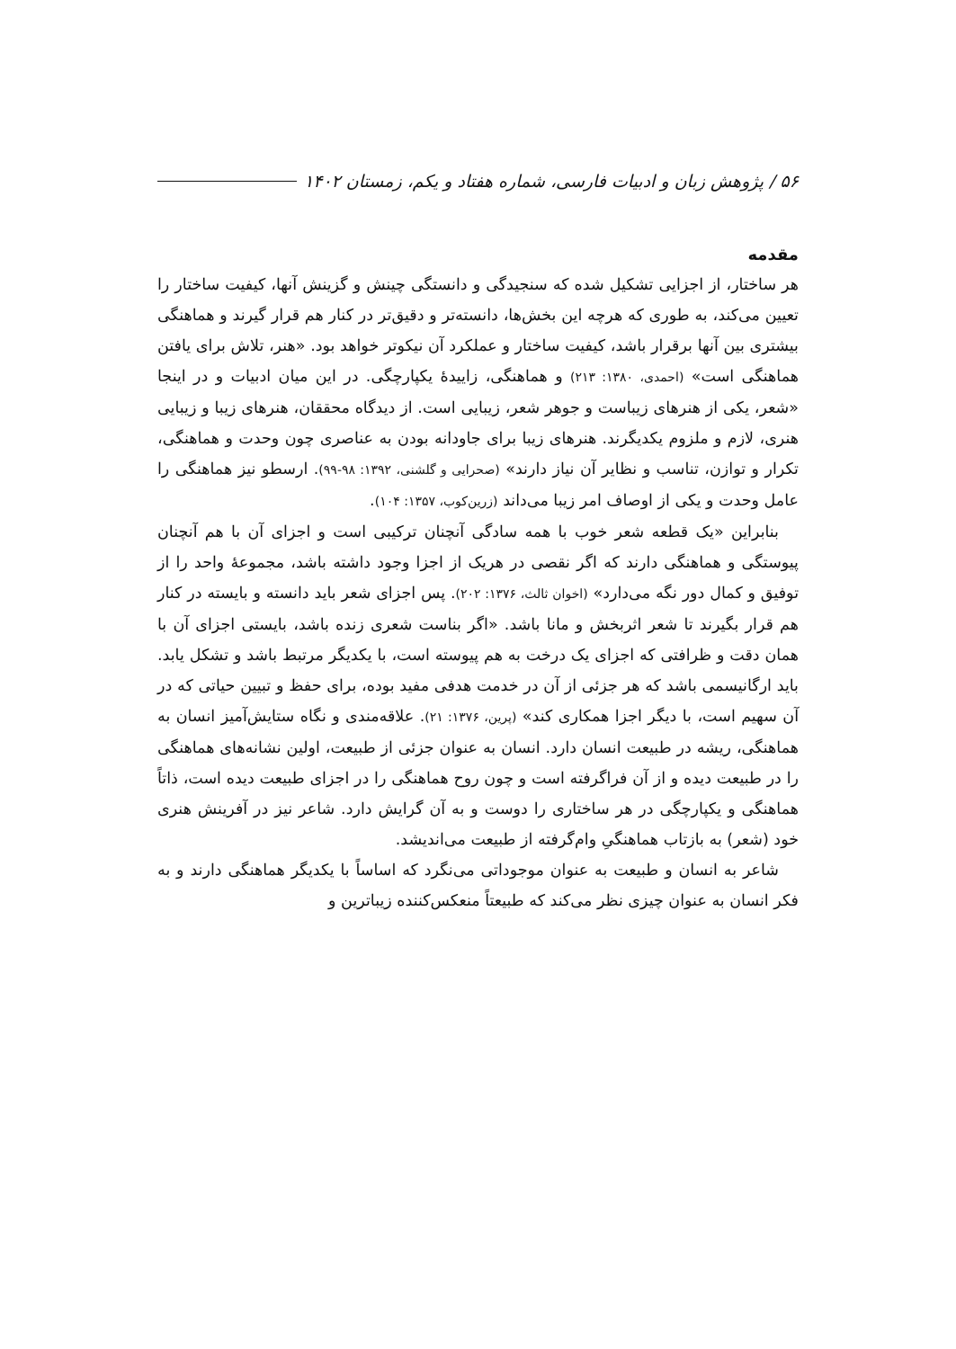۵۶ / پژوهش زبان و ادبیات فارسی، شماره هفتاد و یکم، زمستان ۱۴۰۲
مقدمه
هر ساختار، از اجزایی تشکیل شده که سنجیدگی و دانستگی چینش و گزینش آنها، کیفیت ساختار را تعیین می‌کند، به طوری که هرچه این بخش‌ها، دانسته‌تر و دقیق‌تر در کنار هم قرار گیرند و هماهنگی بیشتری بین آنها برقرار باشد، کیفیت ساختار و عملکرد آن نیکوتر خواهد بود. «هنر، تلاش برای یافتن هماهنگی است» (احمدی، ۱۳۸۰: ۲۱۳) و هماهنگی، زاییدۀ یکپارچگی. در این میان ادبیات و در اینجا «شعر، یکی از هنرهای زیباست و جوهر شعر، زیبایی است. از دیدگاه محققان، هنرهای زیبا و زیبایی هنری، لازم و ملزوم یکدیگرند. هنرهای زیبا برای جاودانه بودن به عناصری چون وحدت و هماهنگی، تکرار و توازن، تناسب و نظایر آن نیاز دارند» (صحرایی و گلشنی، ۱۳۹۲: ۹۸-۹۹). ارسطو نیز هماهنگی را عامل وحدت و یکی از اوصاف امر زیبا می‌داند (زرین‌کوب، ۱۳۵۷: ۱۰۴).
بنابراین «یک قطعه شعر خوب با همه سادگی آنچنان ترکیبی است و اجزای آن با هم آنچنان پیوستگی و هماهنگی دارند که اگر نقصی در هریک از اجزا وجود داشته باشد، مجموعۀ واحد را از توفیق و کمال دور نگه می‌دارد» (اخوان ثالث، ۱۳۷۶: ۲۰۲). پس اجزای شعر باید دانسته و بایسته در کنار هم قرار بگیرند تا شعر اثربخش و مانا باشد. «اگر بناست شعری زنده باشد، بایستی اجزای آن با همان دقت و ظرافتی که اجزای یک درخت به هم پیوسته است، با یکدیگر مرتبط باشد و تشکل یابد. باید ارگانیسمی باشد که هر جزئی از آن در خدمت هدفی مفید بوده، برای حفظ و تبیین حیاتی که در آن سهیم است، با دیگر اجزا همکاری کند» (پرین، ۱۳۷۶: ۲۱). علاقه‌مندی و نگاه ستایش‌آمیز انسان به هماهنگی، ریشه در طبیعت انسان دارد. انسان به عنوان جزئی از طبیعت، اولین نشانه‌های هماهنگی را در طبیعت دیده و از آن فراگرفته است و چون روح هماهنگی را در اجزای طبیعت دیده است، ذاتاً هماهنگی و یکپارچگی در هر ساختاری را دوست و به آن گرایش دارد. شاعر نیز در آفرینش هنری خود (شعر) به بازتاب هماهنگیِ وام‌گرفته از طبیعت می‌اندیشد.
شاعر به انسان و طبیعت به عنوان موجوداتی می‌نگرد که اساساً با یکدیگر هماهنگی دارند و به فکر انسان به عنوان چیزی نظر می‌کند که طبیعتاً منعکس‌کننده زیباترین و